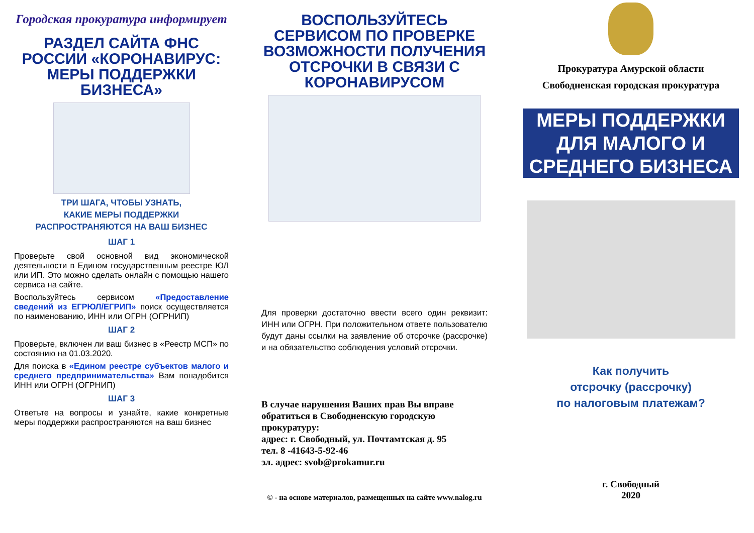Городская прокуратура информирует
РАЗДЕЛ САЙТА ФНС РОССИИ «КОРОНАВИРУС: МЕРЫ ПОДДЕРЖКИ БИЗНЕСА»
ТРИ ШАГА, ЧТОБЫ УЗНАТЬ,
КАКИЕ МЕРЫ ПОДДЕРЖКИ
РАСПРОСТРАНЯЮТСЯ НА ВАШ БИЗНЕС
ШАГ 1
Проверьте свой основной вид экономической деятельности в Едином государственным реестре ЮЛ или ИП. Это можно сделать онлайн с помощью нашего сервиса на сайте.
Воспользуйтесь сервисом «Предоставление сведений из ЕГРЮЛ/ЕГРИП» поиск осуществляется по наименованию, ИНН или ОГРН (ОГРНИП)
ШАГ 2
Проверьте, включен ли ваш бизнес в «Реестр МСП» по состоянию на 01.03.2020.
Для поиска в «Едином реестре субъектов малого и среднего предпринимательства» Вам понадобится ИНН или ОГРН (ОГРНИП)
ШАГ 3
Ответьте на вопросы и узнайте, какие конкретные меры поддержки распространяются на ваш бизнес
ВОСПОЛЬЗУЙТЕСЬ СЕРВИСОМ ПО ПРОВЕРКЕ ВОЗМОЖНОСТИ ПОЛУЧЕНИЯ ОТСРОЧКИ В СВЯЗИ С КОРОНАВИРУСОМ
Для проверки достаточно ввести всего один реквизит: ИНН или ОГРН. При положительном ответе пользователю будут даны ссылки на заявление об отсрочке (рассрочке) и на обязательство соблюдения условий отсрочки.
В случае нарушения Ваших прав Вы вправе обратиться в Свободненскую городскую прокуратуру:
адрес: г. Свободный, ул. Почтамтская д. 95
тел. 8 -41643-5-92-46
эл. адрес: svob@prokamur.ru
© - на основе материалов, размещенных на сайте www.nalog.ru
Прокуратура Амурской области
Свободненская городская прокуратура
МЕРЫ ПОДДЕРЖКИ ДЛЯ МАЛОГО И СРЕДНЕГО БИЗНЕСА
Как получить
отсрочку (рассрочку)
по налоговым платежам?
г. Свободный
2020